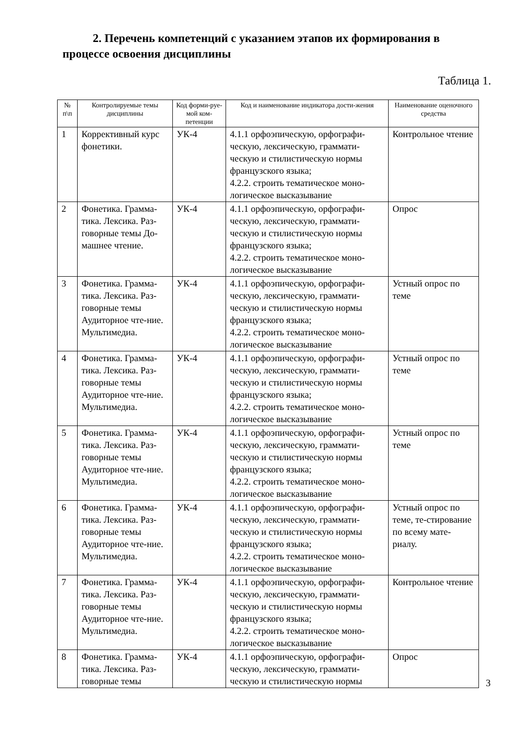2. Перечень компетенций с указанием этапов их формирования в процессе освоения дисциплины
Таблица 1.
| № п\п | Контролируемые темы дисциплины | Код форми-руе-мой ком-петенции | Код и наименование индикатора дости-жения | Наименование оценочного средства |
| --- | --- | --- | --- | --- |
| 1 | Коррективный курс фонетики. | УК-4 | 4.1.1 орфоэпическую, орфографи-ческую, лексическую, граммати-ческую и стилистическую нормы французского языка; 4.2.2. строить тематическое моно-логическое высказывание | Контрольное чтение |
| 2 | Фонетика. Грамма-тика. Лексика. Раз-говорные темы До-машнее чтение. | УК-4 | 4.1.1 орфоэпическую, орфографи-ческую, лексическую, граммати-ческую и стилистическую нормы французского языка; 4.2.2. строить тематическое моно-логическое высказывание | Опрос |
| 3 | Фонетика. Грамма-тика. Лексика. Раз-говорные темы Аудиторное чте-ние. Мультимедиа. | УК-4 | 4.1.1 орфоэпическую, орфографи-ческую, лексическую, граммати-ческую и стилистическую нормы французского языка; 4.2.2. строить тематическое моно-логическое высказывание | Устный опрос по теме |
| 4 | Фонетика. Грамма-тика. Лексика. Раз-говорные темы Аудиторное чте-ние. Мультимедиа. | УК-4 | 4.1.1 орфоэпическую, орфографи-ческую, лексическую, граммати-ческую и стилистическую нормы французского языка; 4.2.2. строить тематическое моно-логическое высказывание | Устный опрос по теме |
| 5 | Фонетика. Грамма-тика. Лексика. Раз-говорные темы Аудиторное чте-ние. Мультимедиа. | УК-4 | 4.1.1 орфоэпическую, орфографи-ческую, лексическую, граммати-ческую и стилистическую нормы французского языка; 4.2.2. строить тематическое моно-логическое высказывание | Устный опрос по теме |
| 6 | Фонетика. Грамма-тика. Лексика. Раз-говорные темы Аудиторное чте-ние. Мультимедиа. | УК-4 | 4.1.1 орфоэпическую, орфографи-ческую, лексическую, граммати-ческую и стилистическую нормы французского языка; 4.2.2. строить тематическое моно-логическое высказывание | Устный опрос по теме, те-стирование по всему мате-риалу. |
| 7 | Фонетика. Грамма-тика. Лексика. Раз-говорные темы Аудиторное чте-ние. Мультимедиа. | УК-4 | 4.1.1 орфоэпическую, орфографи-ческую, лексическую, граммати-ческую и стилистическую нормы французского языка; 4.2.2. строить тематическое моно-логическое высказывание | Контрольное чтение |
| 8 | Фонетика. Грамма-тика. Лексика. Раз-говорные темы | УК-4 | 4.1.1 орфоэпическую, орфографи-ческую, лексическую, граммати-ческую и стилистическую нормы | Опрос |
3